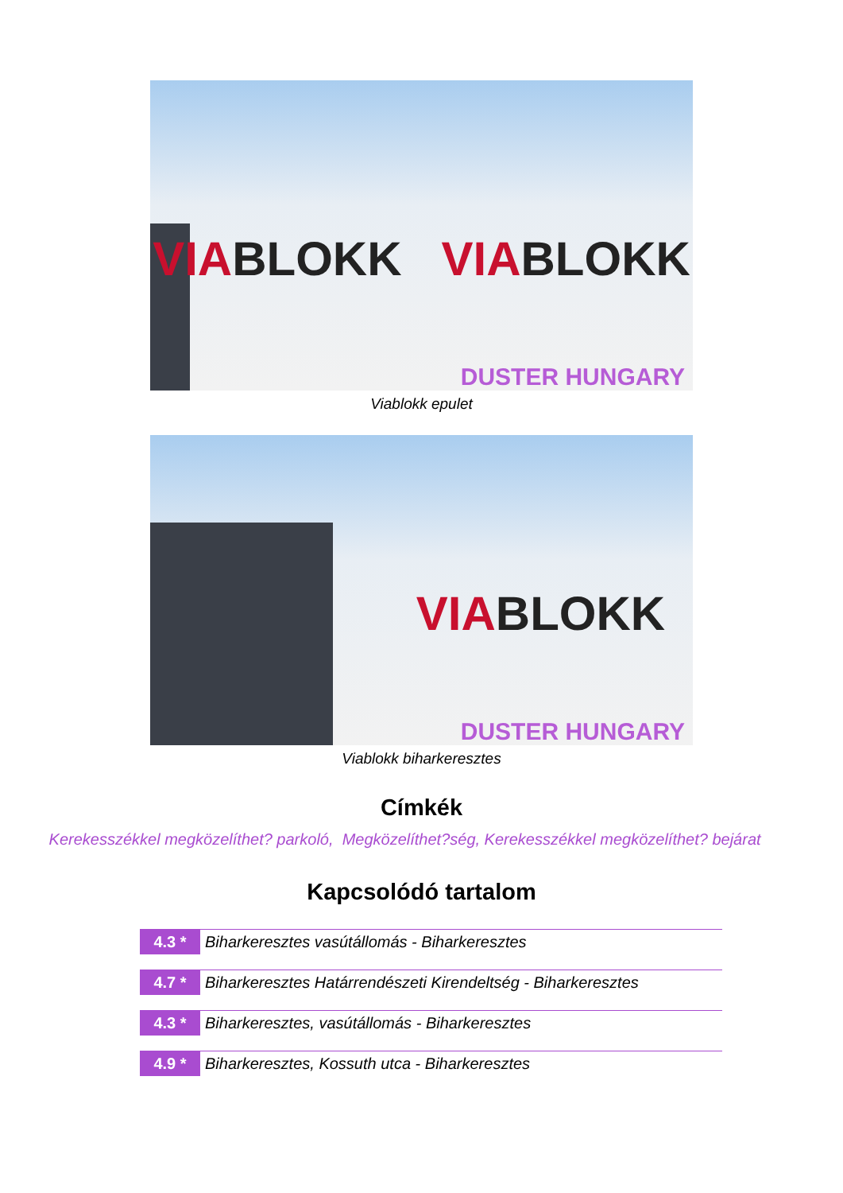VIABLOKK VIABLOKK
DUSTER HUNGARY
Viablokk epulet
VIABLOKK
DUSTER HUNGARY
Viablokk biharkeresztes
Címkék
Kerekesszékkel megközelíthet? parkoló, Megközelíthet?ség, Kerekesszékkel megközelíthet? bejárat
Kapcsolódó tartalom
4.3 *
Biharkeresztes vasútállomás - Biharkeresztes
4.7 *
Biharkeresztes Határrendészeti Kirendeltség - Biharkeresztes
4.3 *
Biharkeresztes, vasútállomás - Biharkeresztes
4.9 *
Biharkeresztes, Kossuth utca - Biharkeresztes